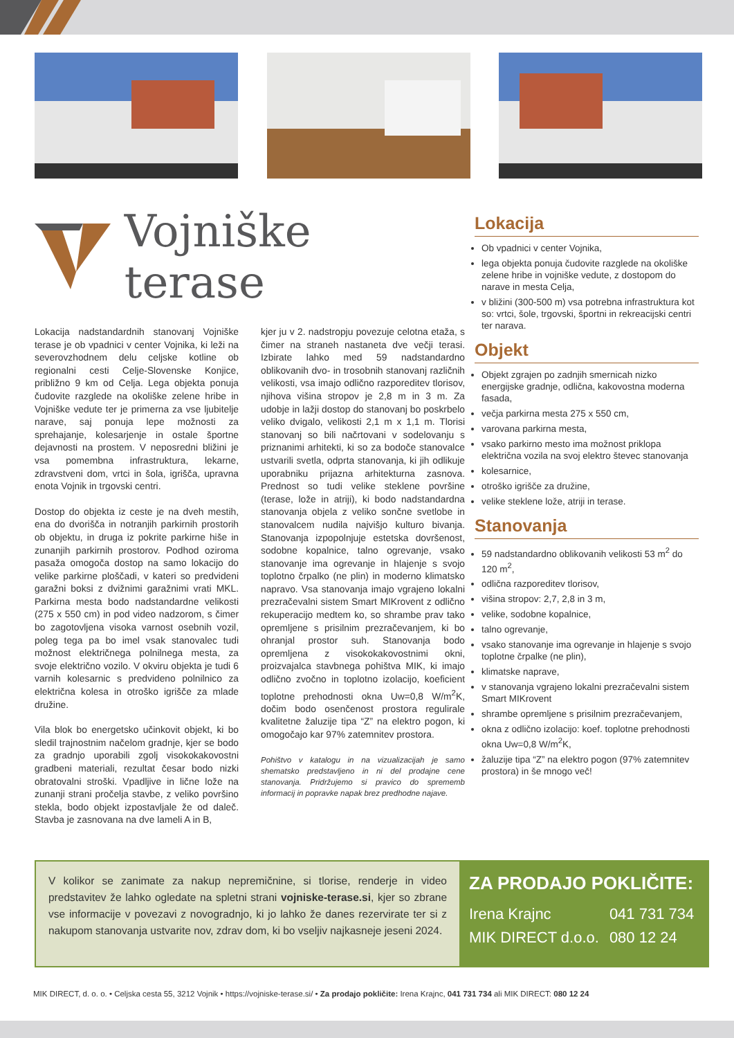Vojniške terase
Lokacija nadstandardnih stanovanj Vojniške terase je ob vpadnici v center Vojnika, ki leži na severovzhodnem delu celjske kotline ob regionalni cesti Celje-Slovenske Konjice, približno 9 km od Celja. Lega objekta ponuja čudovite razglede na okoliške zelene hribe in Vojniške vedute ter je primerna za vse ljubitelje narave, saj ponuja lepe možnosti za sprehajanje, kolesarjenje in ostale športne dejavnosti na prostem. V neposredni bližini je vsa pomembna infrastruktura, lekarne, zdravstveni dom, vrtci in šola, igrišča, upravna enota Vojnik in trgovski centri.
Dostop do objekta iz ceste je na dveh mestih, ena do dvorišča in notranjih parkirnih prostorih ob objektu, in druga iz pokrite parkirne hiše in zunanjih parkirnih prostorov. Podhod oziroma pasaža omogoča dostop na samo lokacijo do velike parkirne ploščadi, v kateri so predvideni garažni boksi z dvižnimi garažnimi vrati MKL. Parkirna mesta bodo nadstandardne velikosti (275 x 550 cm) in pod video nadzorom, s čimer bo zagotovljena visoka varnost osebnih vozil, poleg tega pa bo imel vsak stanovalec tudi možnost električnega polnilnega mesta, za svoje električno vozilo. V okviru objekta je tudi 6 varnih kolesarnic s predvideno polnilnico za električna kolesa in otroško igrišče za mlade družine.
Vila blok bo energetsko učinkovit objekt, ki bo sledil trajnostnim načelom gradnje, kjer se bodo za gradnjo uporabili zgolj visokokakovostni gradbeni materiali, rezultat česar bodo nizki obratovalni stroški. Vpadljive in lične lože na zunanji strani pročelja stavbe, z veliko površino stekla, bodo objekt izpostavljale že od daleč. Stavba je zasnovana na dve lameli A in B,
kjer ju v 2. nadstropju povezuje celotna etaža, s čimer na straneh nastaneta dve večji terasi. Izbirate lahko med 59 nadstandardno oblikovanih dvo- in trosobnih stanovanj različnih velikosti, vsa imajo odlično razporeditev tlorisov, njihova višina stropov je 2,8 m in 3 m. Za udobje in lažji dostop do stanovanj bo poskrbelo veliko dvigalo, velikosti 2,1 m x 1,1 m. Tlorisi stanovanj so bili načrtovani v sodelovanju s priznanimi arhitekti, ki so za bodoče stanovalce ustvarili svetla, odprta stanovanja, ki jih odlikuje uporabniku prijazna arhitekturna zasnova. Prednost so tudi velike steklene površine (terase, lože in atriji), ki bodo nadstandardna stanovanja objela z veliko sončne svetlobe in stanovalcem nudila najvišjo kulturo bivanja. Stanovanja izpopolnjuje estetska dovršenost, sodobne kopalnice, talno ogrevanje, vsako stanovanje ima ogrevanje in hlajenje s svojo toplotno črpalko (ne plin) in moderno klimatsko napravo. Vsa stanovanja imajo vgrajeno lokalni prezračevalni sistem Smart MIKrovent z odlično rekuperacijo medtem ko, so shrambe prav tako opremljene s prisilnim prezračevanjem, ki bo ohranjal prostor suh. Stanovanja bodo opremljena z visokokakovostnimi okni, proizvajalca stavbnega pohištva MIK, ki imajo odlično zvočno in toplotno izolacijo, koeficient toplotne prehodnosti okna Uw=0,8 W/m<sup>2</sup>K, dočim bodo osenčenost prostora regulirale kvalitetne žaluzije tipa “Z” na elektro pogon, ki omogočajo kar 97% zatemnitev prostora.
Pohištvo v katalogu in na vizualizacijah je samo shematsko predstavljeno in ni del prodajne cene stanovanja. Pridržujemo si pravico do sprememb informacij in popravke napak brez predhodne najave.
Lokacija
Ob vpadnici v center Vojnika,
lega objekta ponuja čudovite razglede na okoliške zelene hribe in vojniške vedute, z dostopom do narave in mesta Celja,
v bližini (300-500 m) vsa potrebna infrastruktura kot so: vrtci, šole, trgovski, športni in rekreacijski centri ter narava.
Objekt
Objekt zgrajen po zadnjih smernicah nizko energijske gradnje, odlična, kakovostna moderna fasada,
večja parkirna mesta 275 x 550 cm,
varovana parkirna mesta,
vsako parkirno mesto ima možnost priklopa električna vozila na svoj elektro števec stanovanja
kolesarnice,
otroško igrišče za družine,
velike steklene lože, atriji in terase.
Stanovanja
59 nadstandardno oblikovanih velikosti 53 m<sup>2</sup> do 120 m<sup>2</sup>,
odlična razporeditev tlorisov,
višina stropov: 2,7, 2,8 in 3 m,
velike, sodobne kopalnice,
talno ogrevanje,
vsako stanovanje ima ogrevanje in hlajenje s svojo toplotne črpalke (ne plin),
klimatske naprave,
v stanovanja vgrajeno lokalni prezračevalni sistem Smart MIKrovent
shrambe opremljene s prisilnim prezračevanjem,
okna z odlično izolacijo: koef. toplotne prehodnosti okna Uw=0,8 W/m<sup>2</sup>K,
žaluzije tipa “Z” na elektro pogon (97% zatemnitev prostora) in še mnogo več!
V kolikor se zanimate za nakup nepremičnine, si tlorise, renderje in video predstavitev že lahko ogledate na spletni strani vojniske-terase.si, kjer so zbrane vse informacije v povezavi z novogradnjo, ki jo lahko že danes rezervirate ter si z nakupom stanovanja ustvarite nov, zdrav dom, ki bo vseljiv najkasneje jeseni 2024.
ZA PRODAJO POKLIČITE:
| Irena Krajnc | 041 731 734 |
| MIK DIRECT d.o.o. | 080 12 24 |
MIK DIRECT, d. o. o. • Celjska cesta 55, 3212 Vojnik • https://vojniske-terase.si/ • Za prodajo pokličite: Irena Krajnc, 041 731 734 ali MIK DIRECT: 080 12 24